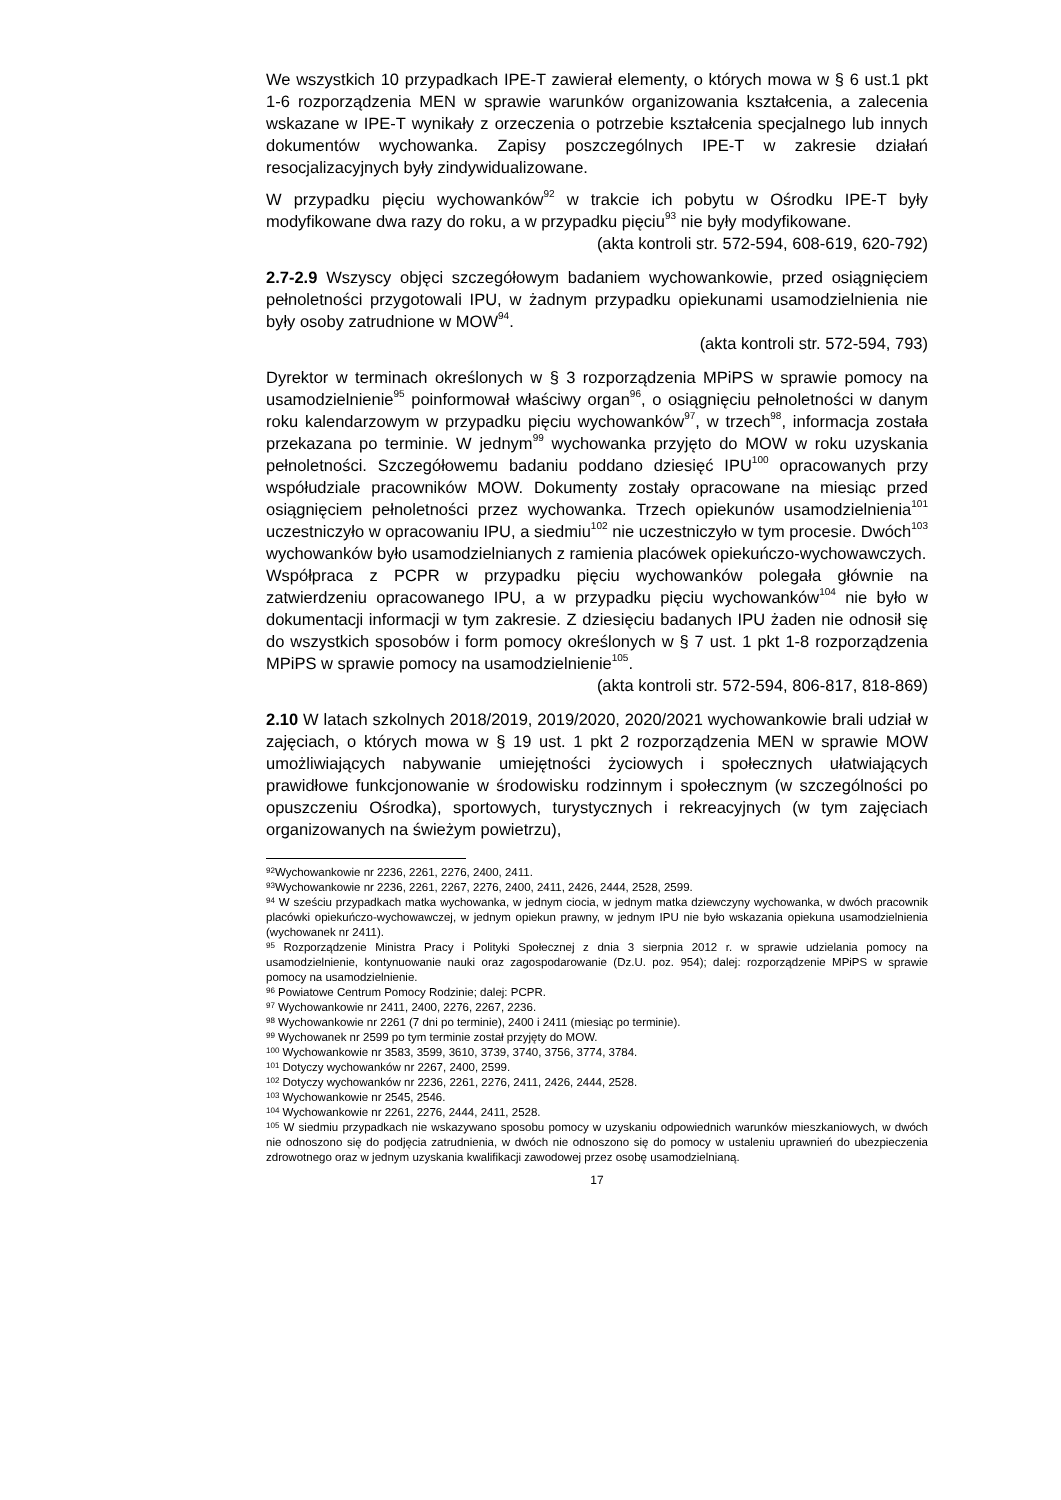We wszystkich 10 przypadkach IPE-T zawierał elementy, o których mowa w § 6 ust.1 pkt 1-6 rozporządzenia MEN w sprawie warunków organizowania kształcenia, a zalecenia wskazane w IPE-T wynikały z orzeczenia o potrzebie kształcenia specjalnego lub innych dokumentów wychowanka. Zapisy poszczególnych IPE-T w zakresie działań resocjalizacyjnych były zindywidualizowane.
W przypadku pięciu wychowanków<sup>92</sup> w trakcie ich pobytu w Ośrodku IPE-T były modyfikowane dwa razy do roku, a w przypadku pięciu<sup>93</sup> nie były modyfikowane.
(akta kontroli str. 572-594, 608-619, 620-792)
2.7-2.9 Wszyscy objęci szczegółowym badaniem wychowankowie, przed osiągnięciem pełnoletności przygotowali IPU, w żadnym przypadku opiekunami usamodzielnienia nie były osoby zatrudnione w MOW<sup>94</sup>.
(akta kontroli str. 572-594, 793)
Dyrektor w terminach określonych w § 3 rozporządzenia MPiPS w sprawie pomocy na usamodzielnienie<sup>95</sup> poinformował właściwy organ<sup>96</sup>, o osiągnięciu pełnoletności w danym roku kalendarzowym w przypadku pięciu wychowanków<sup>97</sup>, w trzech<sup>98</sup>, informacja została przekazana po terminie. W jednym<sup>99</sup> wychowanka przyjęto do MOW w roku uzyskania pełnoletności. Szczegółowemu badaniu poddano dziesięć IPU<sup>100</sup> opracowanych przy współudziale pracowników MOW. Dokumenty zostały opracowane na miesiąc przed osiągnięciem pełnoletności przez wychowanka. Trzech opiekunów usamodzielnienia<sup>101</sup> uczestniczyło w opracowaniu IPU, a siedmiu<sup>102</sup> nie uczestniczyło w tym procesie. Dwóch<sup>103</sup> wychowanków było usamodzielnianych z ramienia placówek opiekuńczo-wychowawczych.
Współpraca z PCPR w przypadku pięciu wychowanków polegała głównie na zatwierdzeniu opracowanego IPU, a w przypadku pięciu wychowanków<sup>104</sup> nie było w dokumentacji informacji w tym zakresie. Z dziesięciu badanych IPU żaden nie odnosił się do wszystkich sposobów i form pomocy określonych w § 7 ust. 1 pkt 1-8 rozporządzenia MPiPS w sprawie pomocy na usamodzielnienie<sup>105</sup>.
(akta kontroli str. 572-594, 806-817, 818-869)
2.10 W latach szkolnych 2018/2019, 2019/2020, 2020/2021 wychowankowie brali udział w zajęciach, o których mowa w § 19 ust. 1 pkt 2 rozporządzenia MEN w sprawie MOW umożliwiających nabywanie umiejętności życiowych i społecznych ułatwiających prawidłowe funkcjonowanie w środowisku rodzinnym i społecznym (w szczególności po opuszczeniu Ośrodka), sportowych, turystycznych i rekreacyjnych (w tym zajęciach organizowanych na świeżym powietrzu),
<sup>92</sup> Wychowankowie nr 2236, 2261, 2276, 2400, 2411.
<sup>93</sup> Wychowankowie nr 2236, 2261, 2267, 2276, 2400, 2411, 2426, 2444, 2528, 2599.
<sup>94</sup> W sześciu przypadkach matka wychowanka, w jednym ciocia, w jednym matka dziewczyny wychowanka, w dwóch pracownik placówki opiekuńczo-wychowawczej, w jednym opiekun prawny, w jednym IPU nie było wskazania opiekuna usamodzielnienia (wychowanek nr 2411).
<sup>95</sup> Rozporządzenie Ministra Pracy i Polityki Społecznej z dnia 3 sierpnia 2012 r. w sprawie udzielania pomocy na usamodzielnienie, kontynuowanie nauki oraz zagospodarowanie (Dz.U. poz. 954); dalej: rozporządzenie MPiPS w sprawie pomocy na usamodzielnienie.
<sup>96</sup> Powiatowe Centrum Pomocy Rodzinie; dalej: PCPR.
<sup>97</sup> Wychowankowie nr 2411, 2400, 2276, 2267, 2236.
<sup>98</sup> Wychowankowie nr 2261 (7 dni po terminie), 2400 i 2411 (miesiąc po terminie).
<sup>99</sup> Wychowanek nr 2599 po tym terminie został przyjęty do MOW.
<sup>100</sup> Wychowankowie nr 3583, 3599, 3610, 3739, 3740, 3756, 3774, 3784.
<sup>101</sup> Dotyczy wychowanków nr 2267, 2400, 2599.
<sup>102</sup> Dotyczy wychowanków nr 2236, 2261, 2276, 2411, 2426, 2444, 2528.
<sup>103</sup> Wychowankowie nr 2545, 2546.
<sup>104</sup> Wychowankowie nr 2261, 2276, 2444, 2411, 2528.
<sup>105</sup> W siedmiu przypadkach nie wskazywano sposobu pomocy w uzyskaniu odpowiednich warunków mieszkaniowych, w dwóch nie odnoszono się do podjęcia zatrudnienia, w dwóch nie odnoszono się do pomocy w ustaleniu uprawnień do ubezpieczenia zdrowotnego oraz w jednym uzyskania kwalifikacji zawodowej przez osobę usamodzielnianą.
17